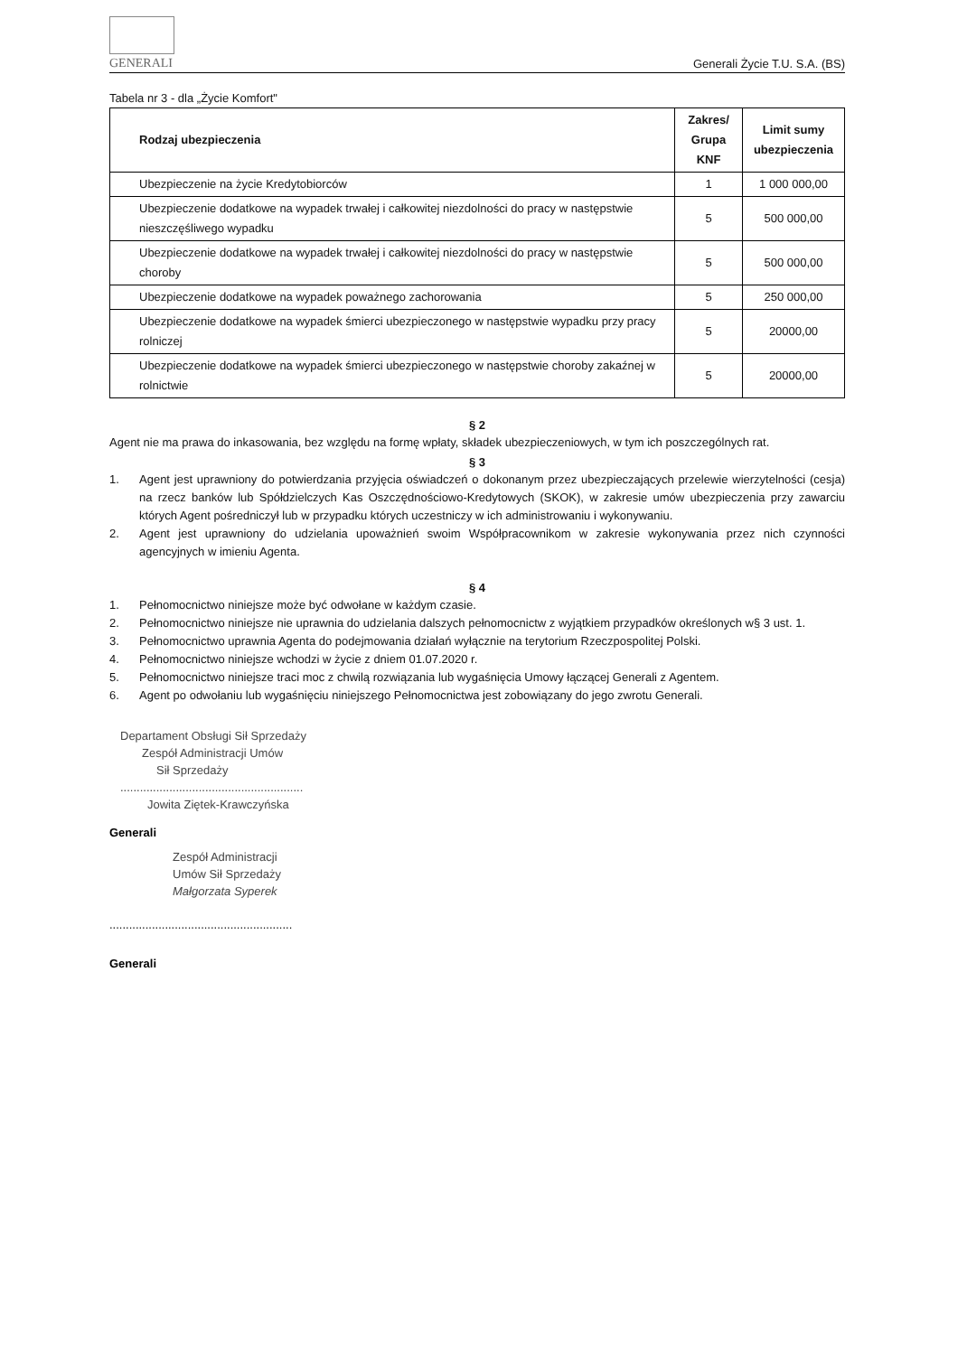GENERALI
Generali Życie T.U. S.A. (BS)
Tabela nr 3 - dla „Życie Komfort"
| Rodzaj ubezpieczenia | Zakres/ Grupa KNF | Limit sumy ubezpieczenia |
| --- | --- | --- |
| Ubezpieczenie na życie Kredytobiorców | 1 | 1 000 000,00 |
| Ubezpieczenie dodatkowe na wypadek trwałej i całkowitej niezdolności do pracy w następstwie nieszczęśliwego wypadku | 5 | 500 000,00 |
| Ubezpieczenie dodatkowe na wypadek trwałej i całkowitej niezdolności do pracy w następstwie choroby | 5 | 500 000,00 |
| Ubezpieczenie dodatkowe na wypadek poważnego zachorowania | 5 | 250 000,00 |
| Ubezpieczenie dodatkowe na wypadek śmierci ubezpieczonego w następstwie wypadku przy pracy rolniczej | 5 | 20000,00 |
| Ubezpieczenie dodatkowe na wypadek śmierci ubezpieczonego w następstwie choroby zakaźnej w rolnictwie | 5 | 20000,00 |
§ 2
Agent nie ma prawa do inkasowania, bez względu na formę wpłaty, składek ubezpieczeniowych, w tym ich poszczególnych rat.
§ 3
1. Agent jest uprawniony do potwierdzania przyjęcia oświadczeń o dokonanym przez ubezpieczających przelewie wierzytelności (cesja) na rzecz banków lub Spółdzielczych Kas Oszczędnościowo-Kredytowych (SKOK), w zakresie umów ubezpieczenia przy zawarciu których Agent pośredniczył lub w przypadku których uczestniczy w ich administrowaniu i wykonywaniu.
2. Agent jest uprawniony do udzielania upoważnień swoim Współpracownikom w zakresie wykonywania przez nich czynności agencyjnych w imieniu Agenta.
§ 4
1. Pełnomocnictwo niniejsze może być odwołane w każdym czasie.
2. Pełnomocnictwo niniejsze nie uprawnia do udzielania dalszych pełnomocnictw z wyjątkiem przypadków określonych w§ 3 ust. 1.
3. Pełnomocnictwo uprawnia Agenta do podejmowania działań wyłącznie na terytorium Rzeczpospolitej Polski.
4. Pełnomocnictwo niniejsze wchodzi w życie z dniem 01.07.2020 r.
5. Pełnomocnictwo niniejsze traci moc z chwilą rozwiązania lub wygaśnięcia Umowy łączącej Generali z Agentem.
6. Agent po odwołaniu lub wygaśnięciu niniejszego Pełnomocnictwa jest zobowiązany do jego zwrotu Generali.
Departament Obsługi Sił Sprzedaży
Zespół Administracji Umów
Sił Sprzedaży
........................................................
Jowita Ziętek-Krawczyńska
Generali
Zespół Administracji
Umów Sił Sprzedaży
Małgorzata Syperek
........................................................
Generali